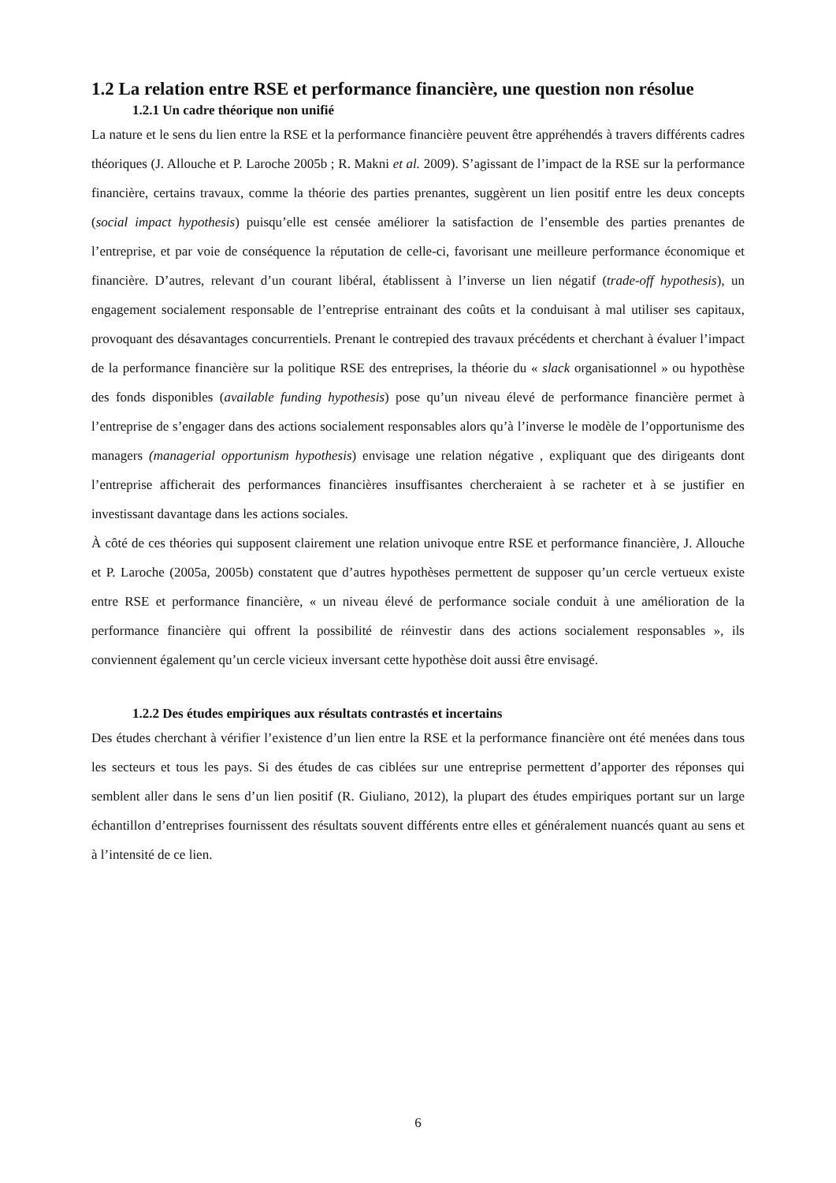1.2 La relation entre RSE et performance financière, une question non résolue
1.2.1 Un cadre théorique non unifié
La nature et le sens du lien entre la RSE et la performance financière peuvent être appréhendés à travers différents cadres théoriques (J. Allouche et P. Laroche 2005b ; R. Makni et al. 2009). S’agissant de l’impact de la RSE sur la performance financière, certains travaux, comme la théorie des parties prenantes, suggèrent un lien positif entre les deux concepts (social impact hypothesis) puisqu’elle est censée améliorer la satisfaction de l’ensemble des parties prenantes de l’entreprise, et par voie de conséquence la réputation de celle-ci, favorisant une meilleure performance économique et financière. D’autres, relevant d’un courant libéral, établissent à l’inverse un lien négatif (trade-off hypothesis), un engagement socialement responsable de l’entreprise entrainant des coûts et la conduisant à mal utiliser ses capitaux, provoquant des désavantages concurrentiels. Prenant le contrepied des travaux précédents et cherchant à évaluer l’impact de la performance financière sur la politique RSE des entreprises, la théorie du « slack organisationnel » ou hypothèse des fonds disponibles (available funding hypothesis) pose qu’un niveau élevé de performance financière permet à l’entreprise de s’engager dans des actions socialement responsables alors qu’à l’inverse le modèle de l’opportunisme des managers (managerial opportunism hypothesis) envisage une relation négative , expliquant que des dirigeants dont l’entreprise afficherait des performances financières insuffisantes chercheraient à se racheter et à se justifier en investissant davantage dans les actions sociales.
À côté de ces théories qui supposent clairement une relation univoque entre RSE et performance financière, J. Allouche et P. Laroche (2005a, 2005b) constatent que d’autres hypothèses permettent de supposer qu’un cercle vertueux existe entre RSE et performance financière, « un niveau élevé de performance sociale conduit à une amélioration de la performance financière qui offrent la possibilité de réinvestir dans des actions socialement responsables », ils conviennent également qu’un cercle vicieux inversant cette hypothèse doit aussi être envisagé.
1.2.2 Des études empiriques aux résultats contrastés et incertains
Des études cherchant à vérifier l’existence d’un lien entre la RSE et la performance financière ont été menées dans tous les secteurs et tous les pays. Si des études de cas ciblées sur une entreprise permettent d’apporter des réponses qui semblent aller dans le sens d’un lien positif (R. Giuliano, 2012), la plupart des études empiriques portant sur un large échantillon d’entreprises fournissent des résultats souvent différents entre elles et généralement nuancés quant au sens et à l’intensité de ce lien.
6